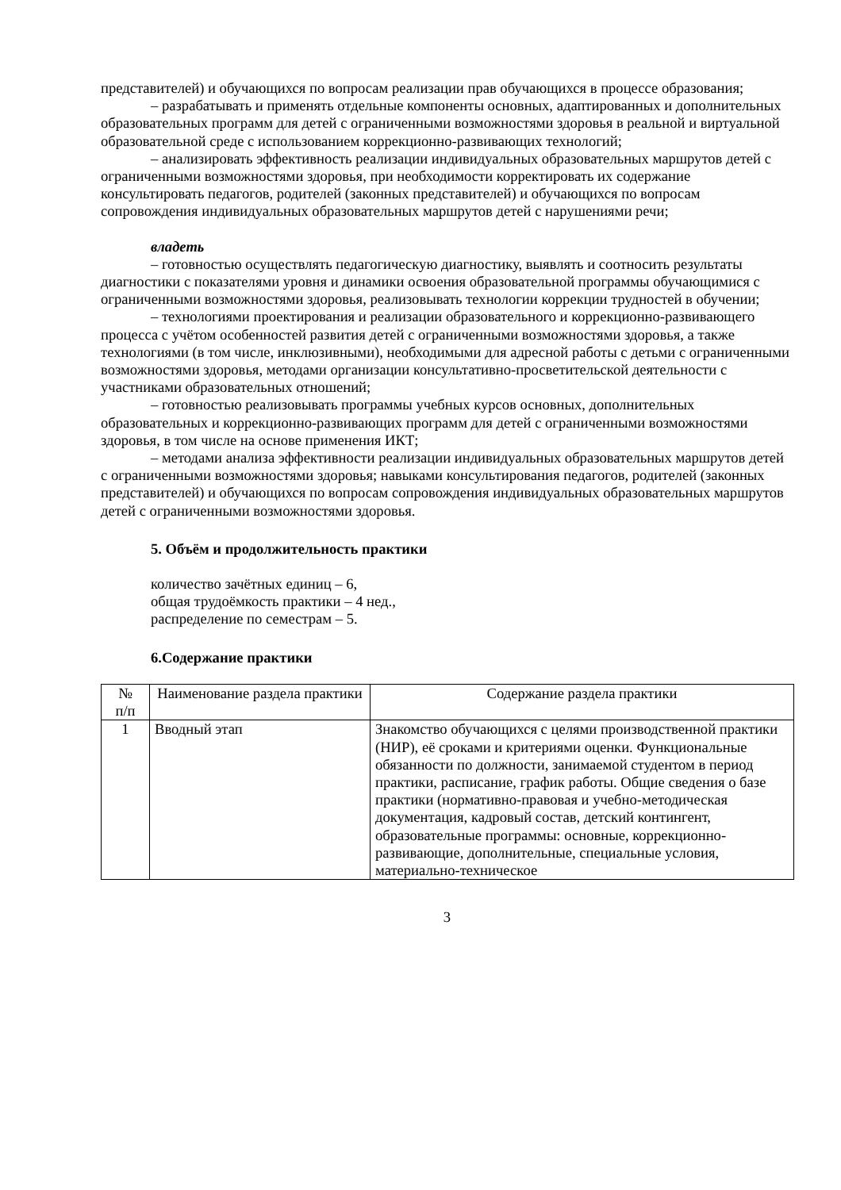представителей) и обучающихся по вопросам реализации прав обучающихся в процессе образования;
– разрабатывать и применять отдельные компоненты основных, адаптированных и дополнительных образовательных программ для детей с ограниченными возможностями здоровья в реальной и виртуальной образовательной среде с использованием коррекционно-развивающих технологий;
– анализировать эффективность реализации индивидуальных образовательных маршрутов детей с ограниченными возможностями здоровья, при необходимости корректировать их содержание консультировать педагогов, родителей (законных представителей) и обучающихся по вопросам сопровождения индивидуальных образовательных маршрутов детей с нарушениями речи;
владеть
– готовностью осуществлять педагогическую диагностику, выявлять и соотносить результаты диагностики с показателями уровня и динамики освоения образовательной программы обучающимися с ограниченными возможностями здоровья, реализовывать технологии коррекции трудностей в обучении;
– технологиями проектирования и реализации образовательного и коррекционно-развивающего процесса с учётом особенностей развития детей с ограниченными возможностями здоровья, а также технологиями (в том числе, инклюзивными), необходимыми для адресной работы с детьми с ограниченными возможностями здоровья, методами организации консультативно-просветительской деятельности с участниками образовательных отношений;
– готовностью реализовывать программы учебных курсов основных, дополнительных образовательных и коррекционно-развивающих программ для детей с ограниченными возможностями здоровья, в том числе на основе применения ИКТ;
– методами анализа эффективности реализации индивидуальных образовательных маршрутов детей с ограниченными возможностями здоровья; навыками консультирования педагогов, родителей (законных представителей) и обучающихся по вопросам сопровождения индивидуальных образовательных маршрутов детей с ограниченными возможностями здоровья.
5. Объём и продолжительность практики
количество зачётных единиц – 6,
общая трудоёмкость практики – 4 нед.,
распределение по семестрам – 5.
6.Содержание практики
| № п/п | Наименование раздела практики | Содержание раздела практики |
| --- | --- | --- |
| 1 | Вводный этап | Знакомство обучающихся с целями производственной практики (НИР), её сроками и критериями оценки. Функциональные обязанности по должности, занимаемой студентом в период практики, расписание, график работы. Общие сведения о базе практики (нормативно-правовая и учебно-методическая документация, кадровый состав, детский контингент, образовательные программы: основные, коррекционно-развивающие, дополнительные, специальные условия, материально-техническое |
3